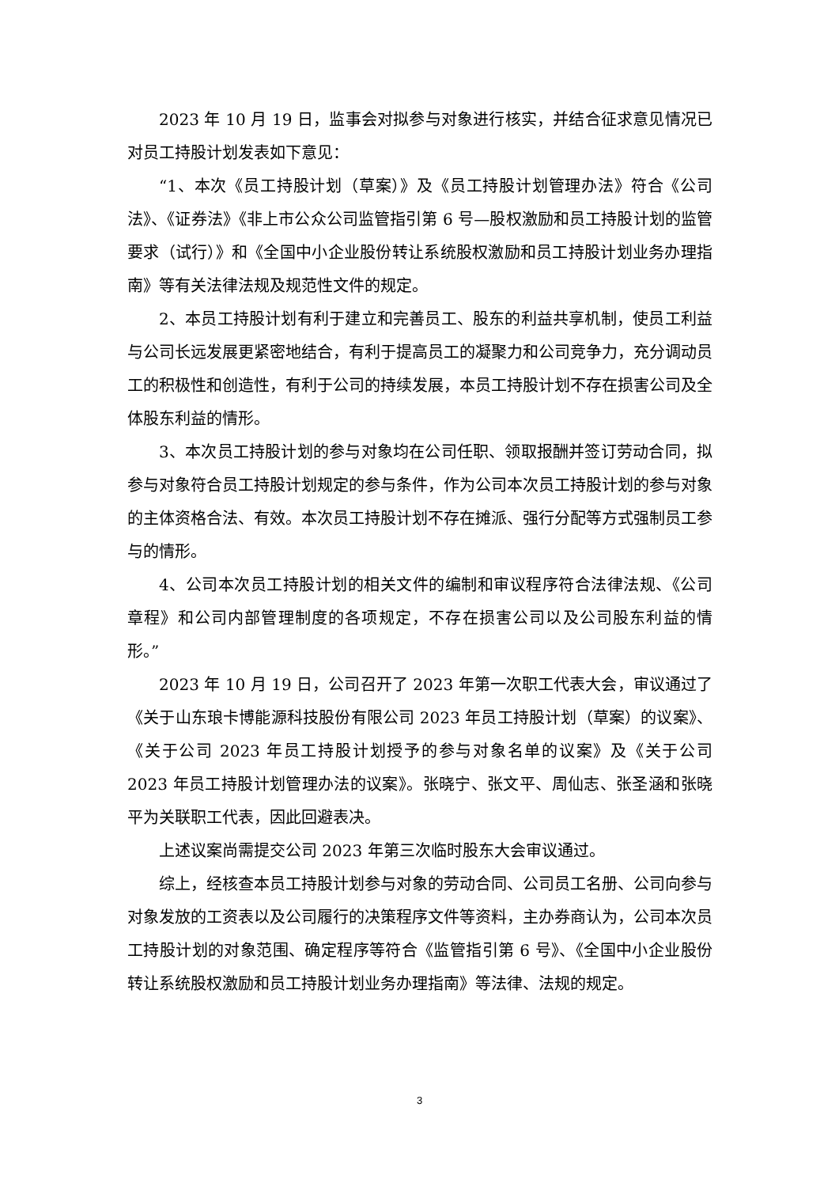2023 年 10 月 19 日，监事会对拟参与对象进行核实，并结合征求意见情况已对员工持股计划发表如下意见：
“1、本次《员工持股计划（草案）》及《员工持股计划管理办法》符合《公司法》、《证券法》《非上市公众公司监管指引第 6 号—股权激励和员工持股计划的监管要求（试行）》和《全国中小企业股份转让系统股权激励和员工持股计划业务办理指南》等有关法律法规及规范性文件的规定。
2、本员工持股计划有利于建立和完善员工、股东的利益共享机制，使员工利益与公司长远发展更紧密地结合，有利于提高员工的凝聚力和公司竞争力，充分调动员工的积极性和创造性，有利于公司的持续发展，本员工持股计划不存在损害公司及全体股东利益的情形。
3、本次员工持股计划的参与对象均在公司任职、领取报酬并签订劳动合同，拟参与对象符合员工持股计划规定的参与条件，作为公司本次员工持股计划的参与对象的主体资格合法、有效。本次员工持股计划不存在摊派、强行分配等方式强制员工参与的情形。
4、公司本次员工持股计划的相关文件的编制和审议程序符合法律法规、《公司章程》和公司内部管理制度的各项规定，不存在损害公司以及公司股东利益的情形。”
2023 年 10 月 19 日，公司召开了 2023 年第一次职工代表大会，审议通过了《关于山东琅卡博能源科技股份有限公司 2023 年员工持股计划（草案）的议案》、《关于公司 2023 年员工持股计划授予的参与对象名单的议案》及《关于公司 2023 年员工持股计划管理办法的议案》。张晓宁、张文平、周仙志、张圣涵和张晓平为关联职工代表，因此回避表决。
上述议案尚需提交公司 2023 年第三次临时股东大会审议通过。
综上，经核查本员工持股计划参与对象的劳动合同、公司员工名册、公司向参与对象发放的工资表以及公司履行的决策程序文件等资料，主办券商认为，公司本次员工持股计划的对象范围、确定程序等符合《监管指引第 6 号》、《全国中小企业股份转让系统股权激励和员工持股计划业务办理指南》等法律、法规的规定。
3